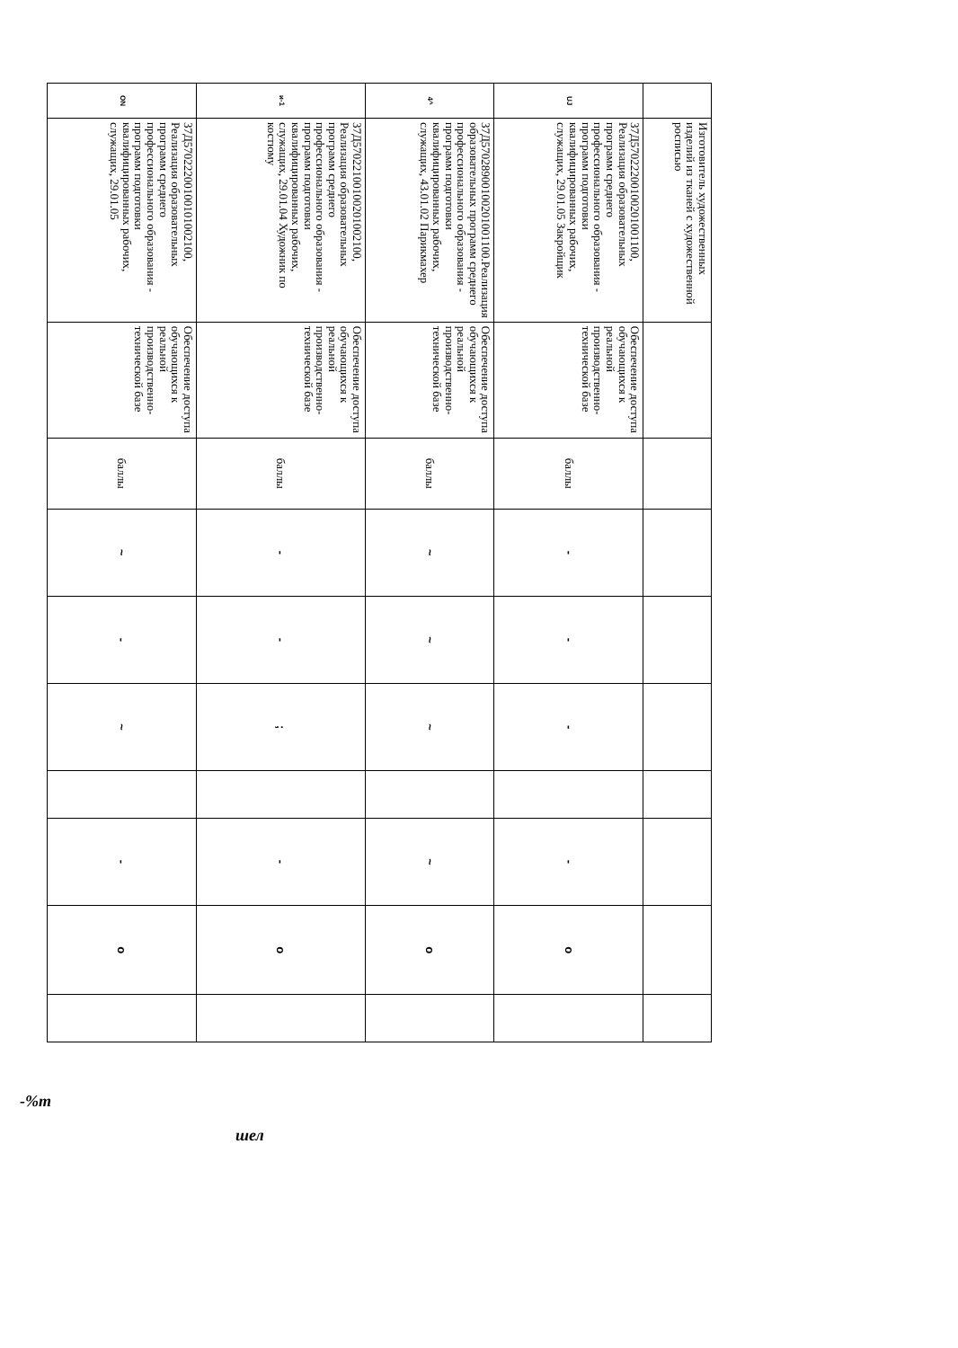| | Изготовитель художественных изделий из тканей с художественной росписью | | | | | | | | | |
| UJ | 37Д57022200100201001100, Реализация образовательных программ среднего профессионального образования - программ подготовки квалифицированных рабочих, служащих, 29.01.05 Закройщик | Обеспечение доступа обучающихся к реальной производственно-технической базе | баллы | - | - | - | | - | o | |
| 4^ | 37Д57028900100201001100.Реализация образовательных программ среднего профессионального образования - программ подготовки квалифицированных рабочих, служащих, 43.01.02 Парикмахер | Обеспечение доступа обучающихся к реальной производственно-технической базе | баллы | ~ | ~ | ~ | | ~ | o | |
| и-1 | 37Д57022100100201002100, Реализация образовательных программ среднего профессионального образования - программ подготовки квалифицированных рабочих, служащих, 29.01.04 Художник по костюму | Обеспечение доступа обучающихся к реальной производственно-технической базе | баллы | - | - | ; | | - | o | |
| ON | 37Д57022200100101002100, Реализация образовательных программ среднего профессионального образования - программ подготовки квалифицированных рабочих, служащих, 29.01.05 | Обеспечение доступа обучающихся к реальной производственно-технической базе | баллы | ~ | - | ~ | | - | o | |
-%т
шел